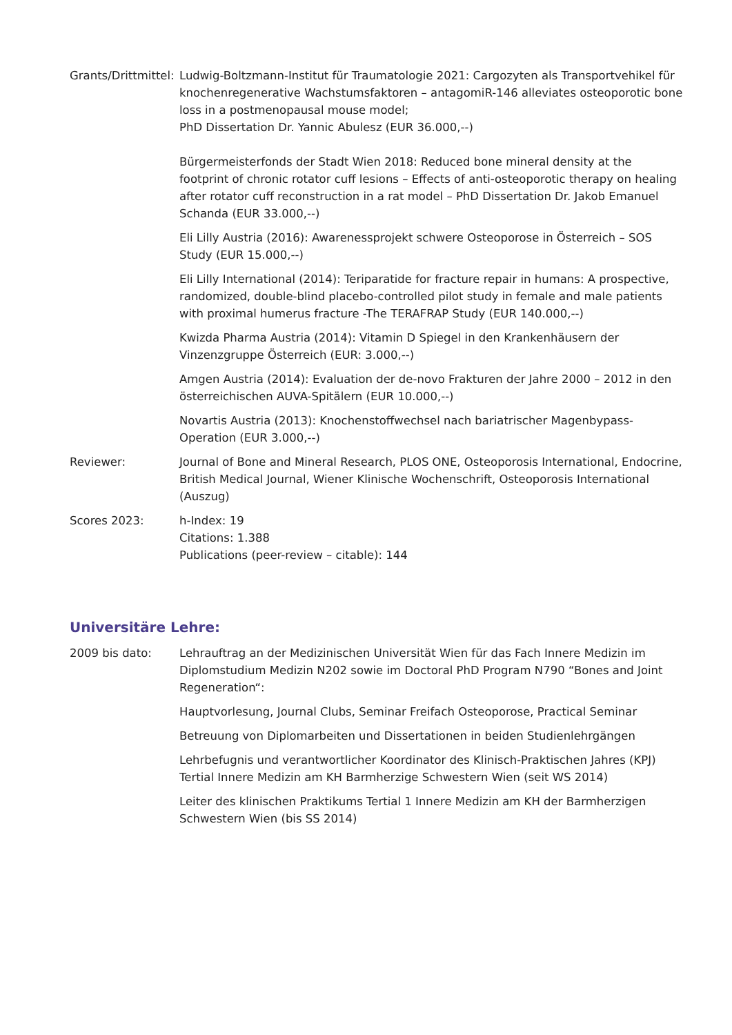Grants/Drittmittel:
Ludwig-Boltzmann-Institut für Traumatologie 2021: Cargozyten als Transportvehikel für knochenregenerative Wachstumsfaktoren – antagomiR-146 alleviates osteoporotic bone loss in a postmenopausal mouse model;
PhD Dissertation Dr. Yannic Abulesz (EUR 36.000,--)
Bürgermeisterfonds der Stadt Wien 2018: Reduced bone mineral density at the footprint of chronic rotator cuff lesions – Effects of anti-osteoporotic therapy on healing after rotator cuff reconstruction in a rat model – PhD Dissertation Dr. Jakob Emanuel Schanda (EUR 33.000,--)
Eli Lilly Austria (2016): Awarenessprojekt schwere Osteoporose in Österreich – SOS Study (EUR 15.000,--)
Eli Lilly International (2014): Teriparatide for fracture repair in humans: A prospective, randomized, double-blind placebo-controlled pilot study in female and male patients with proximal humerus fracture -The TERAFRAP Study (EUR 140.000,--)
Kwizda Pharma Austria (2014): Vitamin D Spiegel in den Krankenhäusern der Vinzenzgruppe Österreich (EUR: 3.000,--)
Amgen Austria (2014): Evaluation der de-novo Frakturen der Jahre 2000 – 2012 in den österreichischen AUVA-Spitälern (EUR 10.000,--)
Novartis Austria (2013): Knochenstoffwechsel nach bariatrischer Magenbypass-Operation (EUR 3.000,--)
Reviewer: Journal of Bone and Mineral Research, PLOS ONE, Osteoporosis International, Endocrine, British Medical Journal, Wiener Klinische Wochenschrift, Osteoporosis International (Auszug)
Scores 2023: h-Index: 19
Citations: 1.388
Publications (peer-review – citable): 144
Universitäre Lehre:
2009 bis dato: Lehrauftrag an der Medizinischen Universität Wien für das Fach Innere Medizin im Diplomstudium Medizin N202 sowie im Doctoral PhD Program N790 “Bones and Joint Regeneration“:
Hauptvorlesung, Journal Clubs, Seminar Freifach Osteoporose, Practical Seminar
Betreuung von Diplomarbeiten und Dissertationen in beiden Studienlehrgängen
Lehrbefugnis und verantwortlicher Koordinator des Klinisch-Praktischen Jahres (KPJ) Tertial Innere Medizin am KH Barmherzige Schwestern Wien (seit WS 2014)
Leiter des klinischen Praktikums Tertial 1 Innere Medizin am KH der Barmherzigen Schwestern Wien (bis SS 2014)